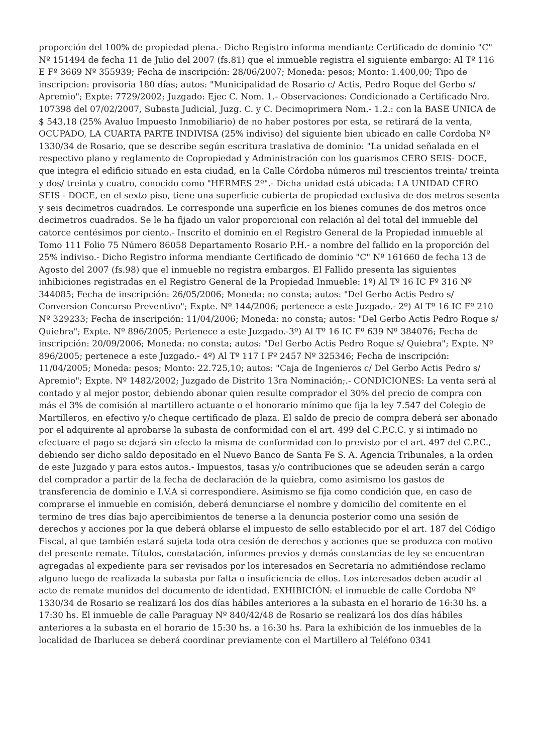proporción del 100% de propiedad plena.- Dicho Registro informa mendiante Certificado de dominio "C" Nº 151494 de fecha 11 de Julio del 2007 (fs.81) que el inmueble registra el siguiente embargo: Al Tº 116 E Fº 3669 Nº 355939; Fecha de inscripción: 28/06/2007; Moneda: pesos; Monto: 1.400,00; Tipo de inscripcion: provisoria 180 días; autos: "Municipalidad de Rosario c/ Actis, Pedro Roque del Gerbo s/ Apremio"; Expte: 7729/2002; Juzgado: Ejec C. Nom. 1.- Observaciones: Condicionado a Certificado Nro. 107398 del 07/02/2007, Subasta Judicial, Juzg. C. y C. Decimoprimera Nom.- 1.2.: con la BASE UNICA de $ 543,18 (25% Avaluo Impuesto Inmobiliario) de no haber postores por esta, se retirará de la venta, OCUPADO, LA CUARTA PARTE INDIVISA (25% indiviso) del siguiente bien ubicado en calle Cordoba Nº 1330/34 de Rosario, que se describe según escritura traslativa de dominio: "La unidad señalada en el respectivo plano y reglamento de Copropiedad y Administración con los guarismos CERO SEIS- DOCE, que integra el edificio situado en esta ciudad, en la Calle Córdoba números mil trescientos treinta/ treinta y dos/ treinta y cuatro, conocido como "HERMES 2º".- Dicha unidad está ubicada: LA UNIDAD CERO SEIS - DOCE, en el sexto piso, tiene una superficie cubierta de propiedad exclusiva de dos metros sesenta y seis decimetros cuadrados. Le corresponde una superficie en los bienes comunes de dos metros once decimetros cuadrados. Se le ha fijado un valor proporcional con relación al del total del inmueble del catorce centésimos por ciento.- Inscrito el dominio en el Registro General de la Propiedad inmueble al Tomo 111 Folio 75 Número 86058 Departamento Rosario P.H.- a nombre del fallido en la proporción del 25% indiviso.- Dicho Registro informa mendiante Certificado de dominio "C" Nº 161660 de fecha 13 de Agosto del 2007 (fs.98) que el inmueble no registra embargos. El Fallido presenta las siguientes inhibiciones registradas en el Registro General de la Propiedad Inmueble: 1º) Al Tº 16 IC Fº 316 Nº 344085; Fecha de inscripción: 26/05/2006; Moneda: no consta; autos: "Del Gerbo Actis Pedro s/ Conversion Concurso Preventivo"; Expte. Nº 144/2006; pertenece a este Juzgado.- 2º) Al Tº 16 IC Fº 210 Nº 329233; Fecha de inscripción: 11/04/2006; Moneda: no consta; autos: "Del Gerbo Actis Pedro Roque s/ Quiebra"; Expte. Nº 896/2005; Pertenece a este Juzgado.-3º) Al Tº 16 IC Fº 639 Nº 384076; Fecha de inscripción: 20/09/2006; Moneda: no consta; autos: "Del Gerbo Actis Pedro Roque s/ Quiebra"; Expte. Nº 896/2005; pertenece a este Juzgado.- 4º) Al Tº 117 I Fº 2457 Nº 325346; Fecha de inscripción: 11/04/2005; Moneda: pesos; Monto: 22.725,10; autos: "Caja de Ingenieros c/ Del Gerbo Actis Pedro s/ Apremio"; Expte. Nº 1482/2002; Juzgado de Distrito 13ra Nominación;.- CONDICIONES: La venta será al contado y al mejor postor, debiendo abonar quien resulte comprador el 30% del precio de compra con más el 3% de comisión al martillero actuante o el honorario mínimo que fija la ley 7.547 del Colegio de Martilleros, en efectivo y/o cheque certificado de plaza. El saldo de precio de compra deberá ser abonado por el adquirente al aprobarse la subasta de conformidad con el art. 499 del C.P.C.C. y si intimado no efectuare el pago se dejará sin efecto la misma de conformidad con lo previsto por el art. 497 del C.P.C., debiendo ser dicho saldo depositado en el Nuevo Banco de Santa Fe S. A. Agencia Tribunales, a la orden de este Juzgado y para estos autos.- Impuestos, tasas y/o contribuciones que se adeuden serán a cargo del comprador a partir de la fecha de declaración de la quiebra, como asimismo los gastos de transferencia de dominio e I.V.A si correspondiere. Asimismo se fija como condición que, en caso de comprarse el inmueble en comisión, deberá denunciarse el nombre y domicilio del comitente en el termino de tres días bajo apercibimientos de tenerse a la denuncia posterior como una sesión de derechos y acciones por la que deberá oblarse el impuesto de sello establecido por el art. 187 del Código Fiscal, al que también estará sujeta toda otra cesión de derechos y acciones que se produzca con motivo del presente remate. Títulos, constatación, informes previos y demás constancias de ley se encuentran agregadas al expediente para ser revisados por los interesados en Secretaría no admitiéndose reclamo alguno luego de realizada la subasta por falta o insuficiencia de ellos. Los interesados deben acudir al acto de remate munidos del documento de identidad. EXHIBICIÓN: el inmueble de calle Cordoba Nº 1330/34 de Rosario se realizará los dos días hábiles anteriores a la subasta en el horario de 16:30 hs. a 17:30 hs. El inmueble de calle Paraguay Nº 840/42/48 de Rosario se realizará los dos días hábiles anteriores a la subasta en el horario de 15:30 hs. a 16:30 hs. Para la exhibición de los inmuebles de la localidad de Ibarlucea se deberá coordinar previamente con el Martillero al Teléfono 0341